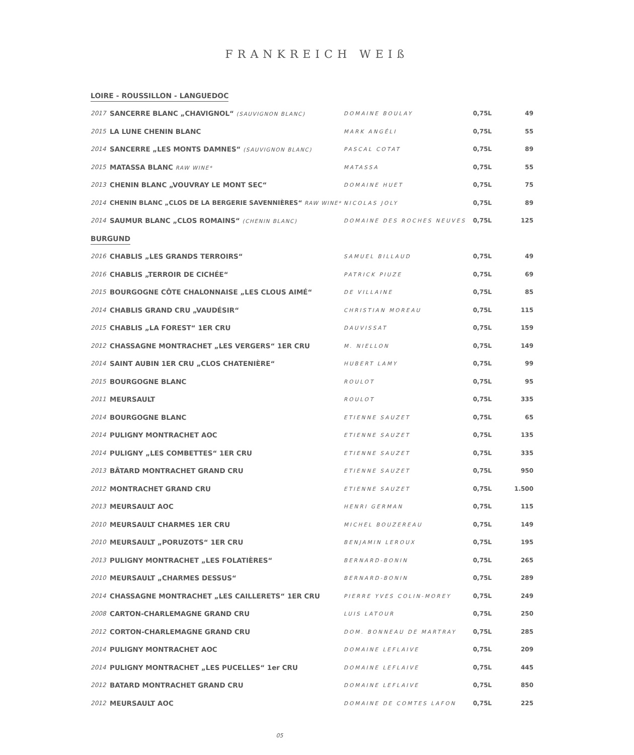FRANKREICH WEIß
| LOIRE - ROUSSILLON - LANGUEDOC | | | | |
| 2017 | SANCERRE BLANC „CHAVIGNOL“ (SAUVIGNON BLANC) | DOMAINE BOULAY | 0,75L | 49 |
| 2015 | LA LUNE CHENIN BLANC | MARK ANGÉLI | 0,75L | 55 |
| 2014 | SANCERRE „LES MONTS DAMNES“ (SAUVIGNON BLANC) | PASCAL COTAT | 0,75L | 89 |
| 2015 | MATASSA BLANC RAW WINE* | MATASSA | 0,75L | 55 |
| 2013 | CHENIN BLANC „VOUVRAY LE MONT SEC“ | DOMAINE HUET | 0,75L | 75 |
| 2014 | CHENIN BLANC „CLOS DE LA BERGERIE SAVENNIÈRES“ RAW WINE* | NICOLAS JOLY | 0,75L | 89 |
| 2014 | SAUMUR BLANC „CLOS ROMAINS“ (CHENIN BLANC) | DOMAINE DES ROCHES NEUVES | 0,75L | 125 |
| BURGUND | | | | |
| 2016 | CHABLIS „LES GRANDS TERROIRS“ | SAMUEL BILLAUD | 0,75L | 49 |
| 2016 | CHABLIS „TERROIR DE CICHÉE“ | PATRICK PIUZE | 0,75L | 69 |
| 2015 | BOURGOGNE CÔTE CHALONNAISE „LES CLOUS AIMÉ“ | DE VILLAINE | 0,75L | 85 |
| 2014 | CHABLIS GRAND CRU „VAUDÉSIR“ | CHRISTIAN MOREAU | 0,75L | 115 |
| 2015 | CHABLIS „LA FOREST“ 1ER CRU | DAUVISSAT | 0,75L | 159 |
| 2012 | CHASSAGNE MONTRACHET „LES VERGERS“ 1ER CRU | M. NIELLON | 0,75L | 149 |
| 2014 | SAINT AUBIN 1ER CRU „CLOS CHATENIÈRE“ | HUBERT LAMY | 0,75L | 99 |
| 2015 | BOURGOGNE BLANC | ROULOT | 0,75L | 95 |
| 2011 | MEURSAULT | ROULOT | 0,75L | 335 |
| 2014 | BOURGOGNE BLANC | ETIENNE SAUZET | 0,75L | 65 |
| 2014 | PULIGNY MONTRACHET AOC | ETIENNE SAUZET | 0,75L | 135 |
| 2014 | PULIGNY „LES COMBETTES“ 1ER CRU | ETIENNE SAUZET | 0,75L | 335 |
| 2013 | BÂTARD MONTRACHET GRAND CRU | ETIENNE SAUZET | 0,75L | 950 |
| 2012 | MONTRACHET GRAND CRU | ETIENNE SAUZET | 0,75L | 1.500 |
| 2013 | MEURSAULT AOC | HENRI GERMAN | 0,75L | 115 |
| 2010 | MEURSAULT CHARMES 1ER CRU | MICHEL BOUZEREAU | 0,75L | 149 |
| 2010 | MEURSAULT „PORUZOTS“ 1ER CRU | BENJAMIN LEROUX | 0,75L | 195 |
| 2013 | PULIGNY MONTRACHET „LES FOLATIÈRES“ | BERNARD-BONIN | 0,75L | 265 |
| 2010 | MEURSAULT „CHARMES DESSUS“ | BERNARD-BONIN | 0,75L | 289 |
| 2014 | CHASSAGNE MONTRACHET „LES CAILLERETS“ 1ER CRU | PIERRE YVES COLIN-MOREY | 0,75L | 249 |
| 2008 | CARTON-CHARLEMAGNE GRAND CRU | LUIS LATOUR | 0,75L | 250 |
| 2012 | CORTON-CHARLEMAGNE GRAND CRU | DOM. BONNEAU DE MARTRAY | 0,75L | 285 |
| 2014 | PULIGNY MONTRACHET AOC | DOMAINE LEFLAIVE | 0,75L | 209 |
| 2014 | PULIGNY MONTRACHET „LES PUCELLES“ 1er CRU | DOMAINE LEFLAIVE | 0,75L | 445 |
| 2012 | BATARD MONTRACHET GRAND CRU | DOMAINE LEFLAIVE | 0,75L | 850 |
| 2012 | MEURSAULT AOC | DOMAINE DE COMTES LAFON | 0,75L | 225 |
05